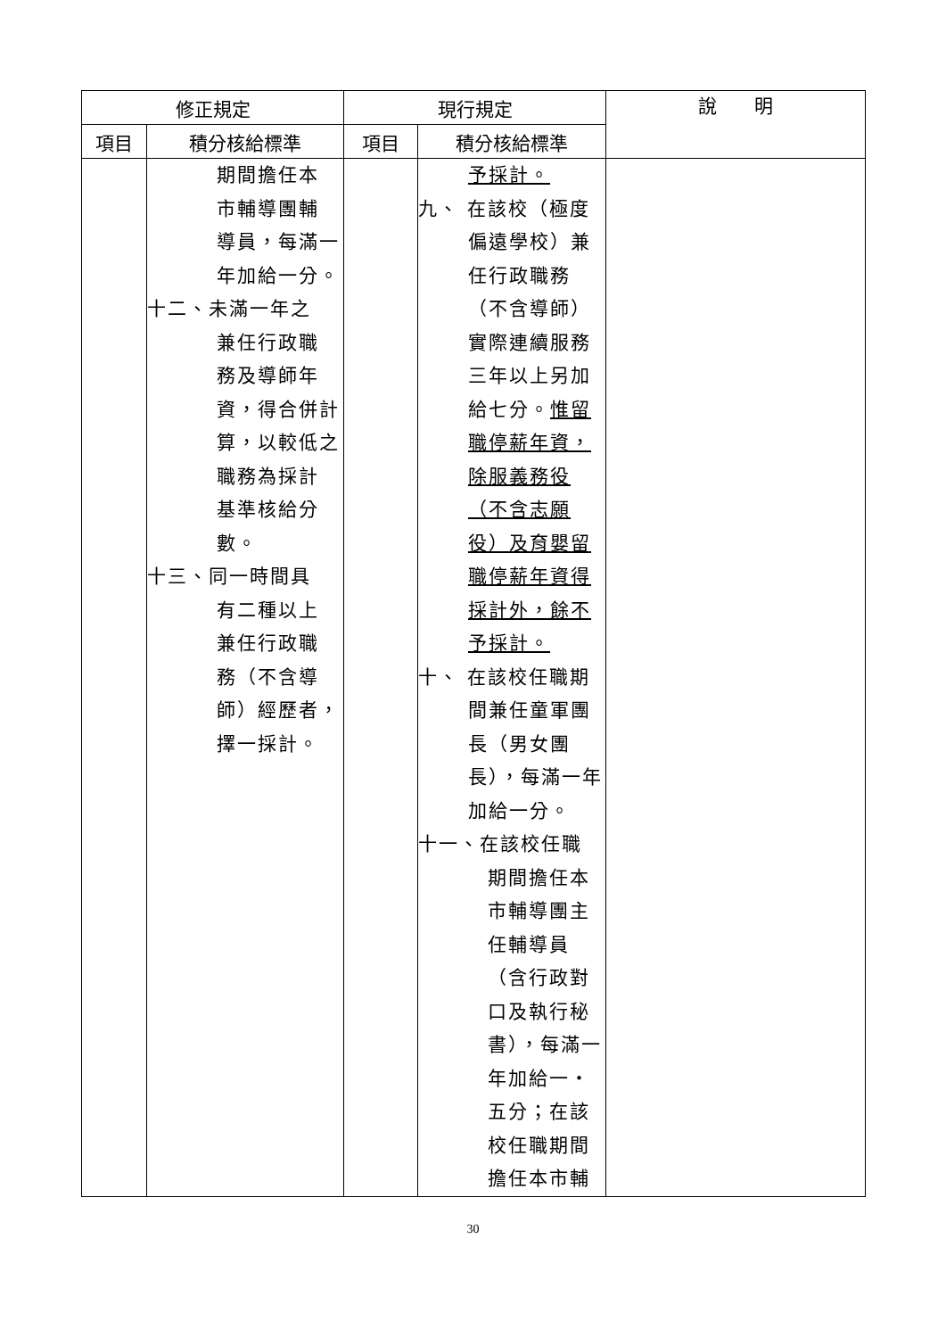| 修正規定 | | 現行規定 | | 說 明 |
| --- | --- | --- | --- | --- |
| 項目 | 積分核給標準 | 項目 | 積分核給標準 | |
| | 期間擔任本 市輔導團輔 導員，每滿一 年加給一分。 十二、未滿一年之 兼任行政職 務及導師年 資，得合併計 算，以較低之 職務為採計 基準核給分 數。 十三、同一時間具 有二種以上 兼任行政職 務（不含導 師）經歷者， 擇一採計。 | | 予採計。 九、 在該校（極度 偏遠學校）兼 任行政職務 （不含導師） 實際連續服務 三年以上另加 給七分。 惟留 職停薪年資， 除服義務役 （不含志願 役）及育嬰留 職停薪年資得 採計外，餘不 予採計。 十、 在該校任職期 間兼任童軍團 長（男女團 長），每滿一年 加給一分。 十一、在該校任職 期間擔任本 市輔導團主 任輔導員 （含行政對 口及執行秘 書），每滿一 年加給一‧ 五分；在該 校任職期間 擔任本市輔 | |
30